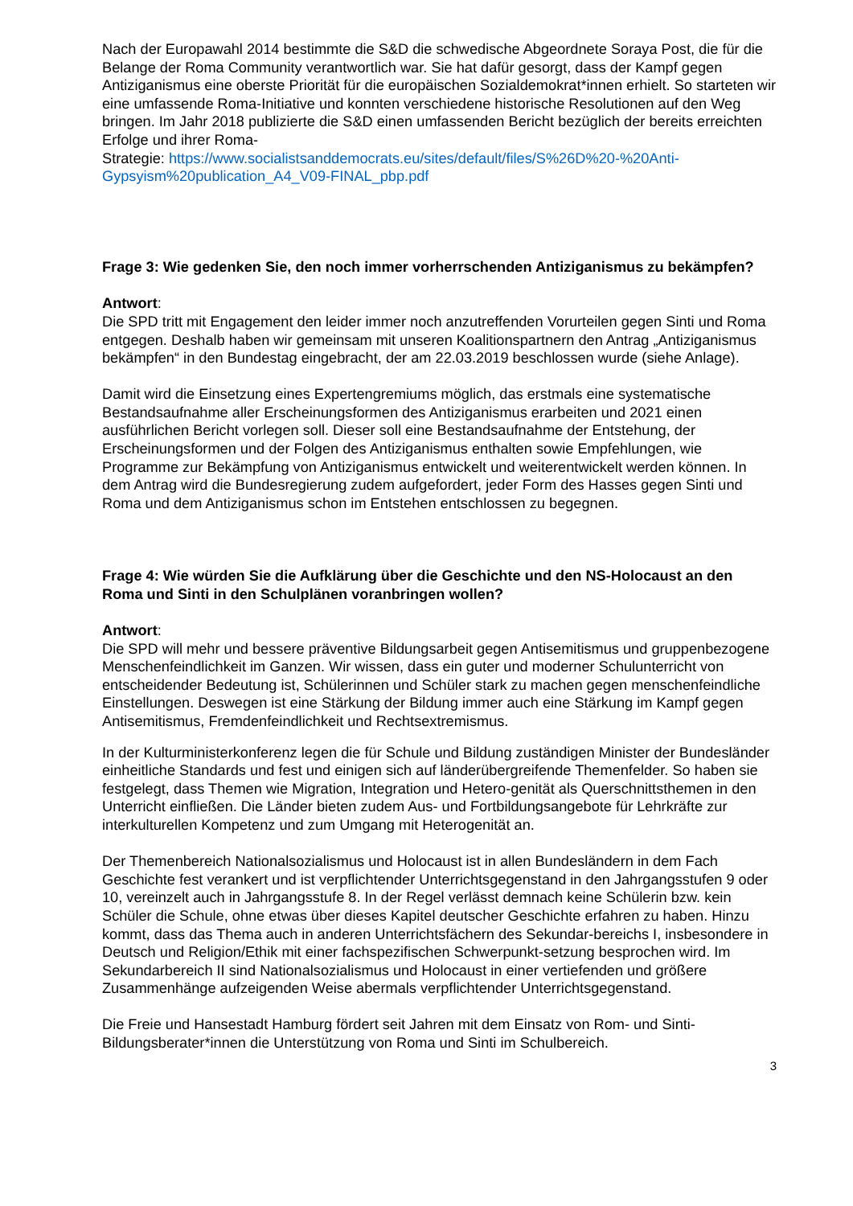Nach der Europawahl 2014 bestimmte die S&D die schwedische Abgeordnete Soraya Post, die für die Belange der Roma Community verantwortlich war. Sie hat dafür gesorgt, dass der Kampf gegen Antiziganismus eine oberste Priorität für die europäischen Sozialdemokrat*innen erhielt. So starteten wir eine umfassende Roma-Initiative und konnten verschiedene historische Resolutionen auf den Weg bringen. Im Jahr 2018 publizierte die S&D einen umfassenden Bericht bezüglich der bereits erreichten Erfolge und ihrer Roma-
Strategie: https://www.socialistsanddemocrats.eu/sites/default/files/S%26D%20-%20Anti-Gypsyism%20publication_A4_V09-FINAL_pbp.pdf
Frage 3: Wie gedenken Sie, den noch immer vorherrschenden Antiziganismus zu bekämpfen?
Antwort:
Die SPD tritt mit Engagement den leider immer noch anzutreffenden Vorurteilen gegen Sinti und Roma entgegen. Deshalb haben wir gemeinsam mit unseren Koalitionspartnern den Antrag „Antiziganismus bekämpfen“ in den Bundestag eingebracht, der am 22.03.2019 beschlossen wurde (siehe Anlage).
Damit wird die Einsetzung eines Expertengremiums möglich, das erstmals eine systematische Bestandsaufnahme aller Erscheinungsformen des Antiziganismus erarbeiten und 2021 einen ausführlichen Bericht vorlegen soll. Dieser soll eine Bestandsaufnahme der Entstehung, der Erscheinungsformen und der Folgen des Antiziganismus enthalten sowie Empfehlungen, wie Programme zur Bekämpfung von Antiziganismus entwickelt und weiterentwickelt werden können. In dem Antrag wird die Bundesregierung zudem aufgefordert, jeder Form des Hasses gegen Sinti und Roma und dem Antiziganismus schon im Entstehen entschlossen zu begegnen.
Frage 4: Wie würden Sie die Aufklärung über die Geschichte und den NS-Holocaust an den Roma und Sinti in den Schulplänen voranbringen wollen?
Antwort:
Die SPD will mehr und bessere präventive Bildungsarbeit gegen Antisemitismus und gruppenbezogene Menschenfeindlichkeit im Ganzen. Wir wissen, dass ein guter und moderner Schulunterricht von entscheidender Bedeutung ist, Schülerinnen und Schüler stark zu machen gegen menschenfeindliche Einstellungen. Deswegen ist eine Stärkung der Bildung immer auch eine Stärkung im Kampf gegen Antisemitismus, Fremdenfeindlichkeit und Rechtsextremismus.
In der Kulturministerkonferenz legen die für Schule und Bildung zuständigen Minister der Bundesländer einheitliche Standards und fest und einigen sich auf länderübergreifende Themenfelder. So haben sie festgelegt, dass Themen wie Migration, Integration und Hetero-genität als Querschnittsthemen in den Unterricht einfließen. Die Länder bieten zudem Aus- und Fortbildungsangebote für Lehrkräfte zur interkulturellen Kompetenz und zum Umgang mit Heterogenität an.
Der Themenbereich Nationalsozialismus und Holocaust ist in allen Bundesländern in dem Fach Geschichte fest verankert und ist verpflichtender Unterrichtsgegenstand in den Jahrgangsstufen 9 oder 10, vereinzelt auch in Jahrgangsstufe 8. In der Regel verlässt demnach keine Schülerin bzw. kein Schüler die Schule, ohne etwas über dieses Kapitel deutscher Geschichte erfahren zu haben. Hinzu kommt, dass das Thema auch in anderen Unterrichtsfächern des Sekundar-bereichs I, insbesondere in Deutsch und Religion/Ethik mit einer fachspezifischen Schwerpunkt-setzung besprochen wird. Im Sekundarbereich II sind Nationalsozialismus und Holocaust in einer vertiefenden und größere Zusammenhänge aufzeigenden Weise abermals verpflichtender Unterrichtsgegenstand.
Die Freie und Hansestadt Hamburg fördert seit Jahren mit dem Einsatz von Rom- und Sinti-Bildungsberater*innen die Unterstützung von Roma und Sinti im Schulbereich.
3